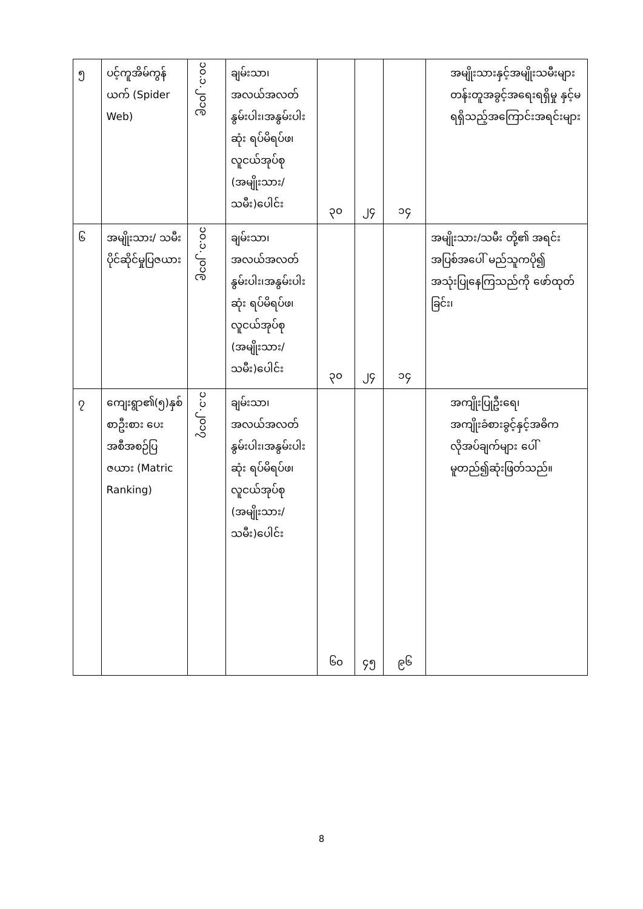| ၅ | ပင့်ကူအိမ်ကွန်ယက် (Spider Web) | ၁၀.၁.၂၀၁၉ | ချမ်းသာ၊အလယ်အလတ် နွမ်းပါး၊အနွမ်းပါးဆုံး ရပ်မိရပ်ဖ၊လူငယ်အုပ်စု (အမျိုးသား/သမီး)ပေါင်း | ၃၀ | ၂၄ | ၁၄ | အမျိုးသားနှင့်အမျိုးသမီးများတန်းတူအခွင့်အရေးရရှိမှု နှင့်မရရှိသည့်အကြောင်းအရင်းများ |
| ၆ | အမျိုးသား/ သမီး ပိုင်ဆိုင်မှုပြဇယား | ၁၀.၁.၂၀၁၉ | ချမ်းသာ၊အလယ်အလတ် နွမ်းပါး၊အနွမ်းပါးဆုံး ရပ်မိရပ်ဖ၊လူငယ်အုပ်စု (အမျိုးသား/သမီး)ပေါင်း | ၃၀ | ၂၄ | ၁၄ | အမျိုးသား/သမီး တို့၏ အရင်းအပြစ်အပေါ် မည်သူကပို၍ အသုံးပြုနေကြသည်ကို ဖော်ထုတ်ခြင်း၊ |
| ၇ | ကျေးရွာ၏(၅)နှစ်စာဦးစား ပေးအစီအစဉ်ပြဇယား (Matric Ranking) | ၁.၁.၂၀၁၇ | ချမ်းသာ၊အလယ်အလတ် နွမ်းပါး၊အနွမ်းပါးဆုံး ရပ်မိရပ်ဖ၊လူငယ်အုပ်စု (အမျိုးသား/သမီး)ပေါင်း | ၆၀ | ၄၅ | ၉၆ | အကျိုးပြုဦးရေ၊အကျိုးခံစားခွင့်နှင့်အဓိကလိုအပ်ချက်များ ပေါ်မူတည်၍ဆုံးဖြတ်သည်။ |
8